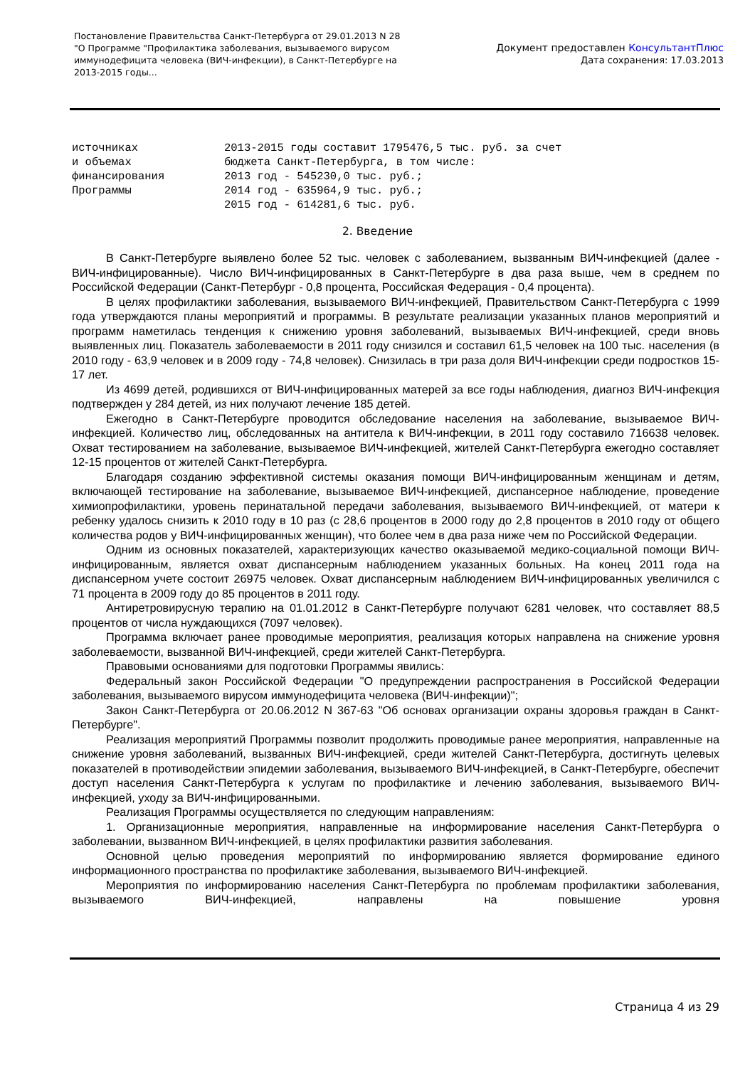Постановление Правительства Санкт-Петербурга от 29.01.2013 N 28
"О Программе "Профилактика заболевания, вызываемого вирусом
иммунодефицита человека (ВИЧ-инфекции), в Санкт-Петербурге на
2013-2015 годы...
Документ предоставлен КонсультантПлюс
Дата сохранения: 17.03.2013
источниках
и объемах
финансирования
Программы
2013-2015 годы составит 1795476,5 тыс. руб. за счет
бюджета Санкт-Петербурга, в том числе:
2013 год - 545230,0 тыс. руб.;
2014 год - 635964,9 тыс. руб.;
2015 год - 614281,6 тыс. руб.
2. Введение
В Санкт-Петербурге выявлено более 52 тыс. человек с заболеванием, вызванным ВИЧ-инфекцией (далее - ВИЧ-инфицированные). Число ВИЧ-инфицированных в Санкт-Петербурге в два раза выше, чем в среднем по Российской Федерации (Санкт-Петербург - 0,8 процента, Российская Федерация - 0,4 процента).
В целях профилактики заболевания, вызываемого ВИЧ-инфекцией, Правительством Санкт-Петербурга с 1999 года утверждаются планы мероприятий и программы. В результате реализации указанных планов мероприятий и программ наметилась тенденция к снижению уровня заболеваний, вызываемых ВИЧ-инфекцией, среди вновь выявленных лиц. Показатель заболеваемости в 2011 году снизился и составил 61,5 человек на 100 тыс. населения (в 2010 году - 63,9 человек и в 2009 году - 74,8 человек). Снизилась в три раза доля ВИЧ-инфекции среди подростков 15-17 лет.
Из 4699 детей, родившихся от ВИЧ-инфицированных матерей за все годы наблюдения, диагноз ВИЧ-инфекция подтвержден у 284 детей, из них получают лечение 185 детей.
Ежегодно в Санкт-Петербурге проводится обследование населения на заболевание, вызываемое ВИЧ-инфекцией. Количество лиц, обследованных на антитела к ВИЧ-инфекции, в 2011 году составило 716638 человек. Охват тестированием на заболевание, вызываемое ВИЧ-инфекцией, жителей Санкт-Петербурга ежегодно составляет 12-15 процентов от жителей Санкт-Петербурга.
Благодаря созданию эффективной системы оказания помощи ВИЧ-инфицированным женщинам и детям, включающей тестирование на заболевание, вызываемое ВИЧ-инфекцией, диспансерное наблюдение, проведение химиопрофилактики, уровень перинатальной передачи заболевания, вызываемого ВИЧ-инфекцией, от матери к ребенку удалось снизить к 2010 году в 10 раз (с 28,6 процентов в 2000 году до 2,8 процентов в 2010 году от общего количества родов у ВИЧ-инфицированных женщин), что более чем в два раза ниже чем по Российской Федерации.
Одним из основных показателей, характеризующих качество оказываемой медико-социальной помощи ВИЧ-инфицированным, является охват диспансерным наблюдением указанных больных. На конец 2011 года на диспансерном учете состоит 26975 человек. Охват диспансерным наблюдением ВИЧ-инфицированных увеличился с 71 процента в 2009 году до 85 процентов в 2011 году.
Антиретровирусную терапию на 01.01.2012 в Санкт-Петербурге получают 6281 человек, что составляет 88,5 процентов от числа нуждающихся (7097 человек).
Программа включает ранее проводимые мероприятия, реализация которых направлена на снижение уровня заболеваемости, вызванной ВИЧ-инфекцией, среди жителей Санкт-Петербурга.
Правовыми основаниями для подготовки Программы явились:
Федеральный закон Российской Федерации "О предупреждении распространения в Российской Федерации заболевания, вызываемого вирусом иммунодефицита человека (ВИЧ-инфекции)";
Закон Санкт-Петербурга от 20.06.2012 N 367-63 "Об основах организации охраны здоровья граждан в Санкт-Петербурге".
Реализация мероприятий Программы позволит продолжить проводимые ранее мероприятия, направленные на снижение уровня заболеваний, вызванных ВИЧ-инфекцией, среди жителей Санкт-Петербурга, достигнуть целевых показателей в противодействии эпидемии заболевания, вызываемого ВИЧ-инфекцией, в Санкт-Петербурге, обеспечит доступ населения Санкт-Петербурга к услугам по профилактике и лечению заболевания, вызываемого ВИЧ-инфекцией, уходу за ВИЧ-инфицированными.
Реализация Программы осуществляется по следующим направлениям:
1. Организационные мероприятия, направленные на информирование населения Санкт-Петербурга о заболевании, вызванном ВИЧ-инфекцией, в целях профилактики развития заболевания.
Основной целью проведения мероприятий по информированию является формирование единого информационного пространства по профилактике заболевания, вызываемого ВИЧ-инфекцией.
Мероприятия по информированию населения Санкт-Петербурга по проблемам профилактики заболевания, вызываемого ВИЧ-инфекцией, направлены на повышение уровня
Страница 4 из 29